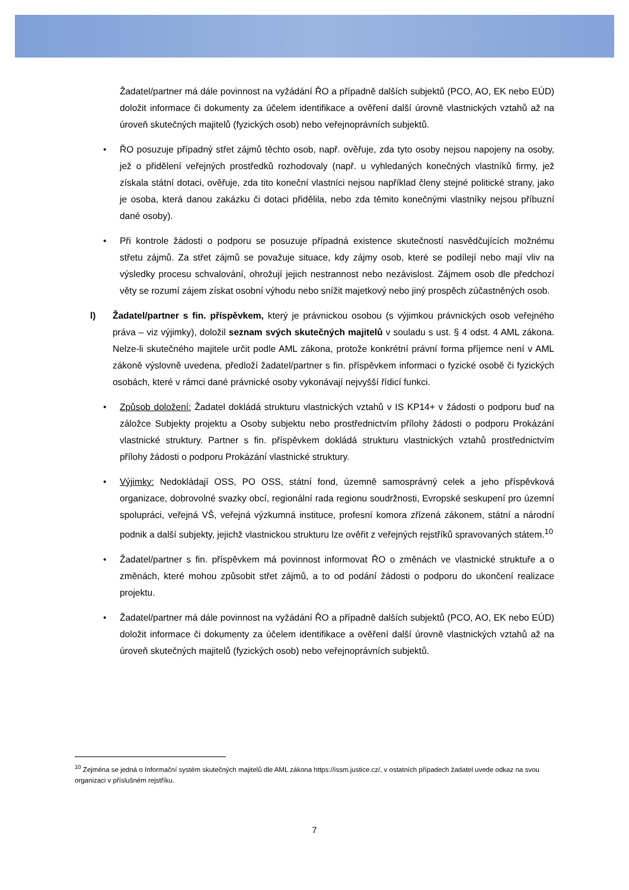Žadatel/partner má dále povinnost na vyžádání ŘO a případně dalších subjektů (PCO, AO, EK nebo EÚD) doložit informace či dokumenty za účelem identifikace a ověření další úrovně vlastnických vztahů až na úroveň skutečných majitelů (fyzických osob) nebo veřejnoprávních subjektů.
• ŘO posuzuje případný střet zájmů těchto osob, např. ověřuje, zda tyto osoby nejsou napojeny na osoby, jež o přidělení veřejných prostředků rozhodovaly (např. u vyhledaných konečných vlastníků firmy, jež získala státní dotaci, ověřuje, zda tito koneční vlastníci nejsou například členy stejné politické strany, jako je osoba, která danou zakázku či dotaci přidělila, nebo zda těmito konečnými vlastníky nejsou příbuzní dané osoby).
• Při kontrole žádosti o podporu se posuzuje případná existence skutečností nasvědčujících možnému střetu zájmů. Za střet zájmů se považuje situace, kdy zájmy osob, které se podílejí nebo mají vliv na výsledky procesu schvalování, ohrožují jejich nestrannost nebo nezávislost. Zájmem osob dle předchozí věty se rozumí zájem získat osobní výhodu nebo snížit majetkový nebo jiný prospěch zúčastněných osob.
l) Žadatel/partner s fin. příspěvkem, který je právnickou osobou (s výjimkou právnických osob veřejného práva – viz výjimky), doložil seznam svých skutečných majitelů v souladu s ust. § 4 odst. 4 AML zákona. Nelze-li skutečného majitele určit podle AML zákona, protože konkrétní právní forma příjemce není v AML zákoně výslovně uvedena, předloží žadatel/partner s fin. příspěvkem informaci o fyzické osobě či fyzických osobách, které v rámci dané právnické osoby vykonávají nejvyšší řídicí funkci.
• Způsob doložení: Žadatel dokládá strukturu vlastnických vztahů v IS KP14+ v žádosti o podporu buď na záložce Subjekty projektu a Osoby subjektu nebo prostřednictvím přílohy žádosti o podporu Prokázání vlastnické struktury. Partner s fin. příspěvkem dokládá strukturu vlastnických vztahů prostřednictvím přílohy žádosti o podporu Prokázání vlastnické struktury.
• Výjimky: Nedokládají OSS, PO OSS, státní fond, územně samosprávný celek a jeho příspěvková organizace, dobrovolné svazky obcí, regionální rada regionu soudržnosti, Evropské seskupení pro územní spolupráci, veřejná VŠ, veřejná výzkumná instituce, profesní komora zřízená zákonem, státní a národní podnik a další subjekty, jejichž vlastnickou strukturu lze ověřit z veřejných rejstříků spravovaných státem.<sup>10</sup>
• Žadatel/partner s fin. příspěvkem má povinnost informovat ŘO o změnách ve vlastnické struktuře a o změnách, které mohou způsobit střet zájmů, a to od podání žádosti o podporu do ukončení realizace projektu.
• Žadatel/partner má dále povinnost na vyžádání ŘO a případně dalších subjektů (PCO, AO, EK nebo EÚD) doložit informace či dokumenty za účelem identifikace a ověření další úrovně vlastnických vztahů až na úroveň skutečných majitelů (fyzických osob) nebo veřejnoprávních subjektů.
<sup>10</sup> Zejména se jedná o Informační systém skutečných majitelů dle AML zákona https://issm.justice.cz/, v ostatních případech žadatel uvede odkaz na svou organizaci v příslušném rejstříku.
7